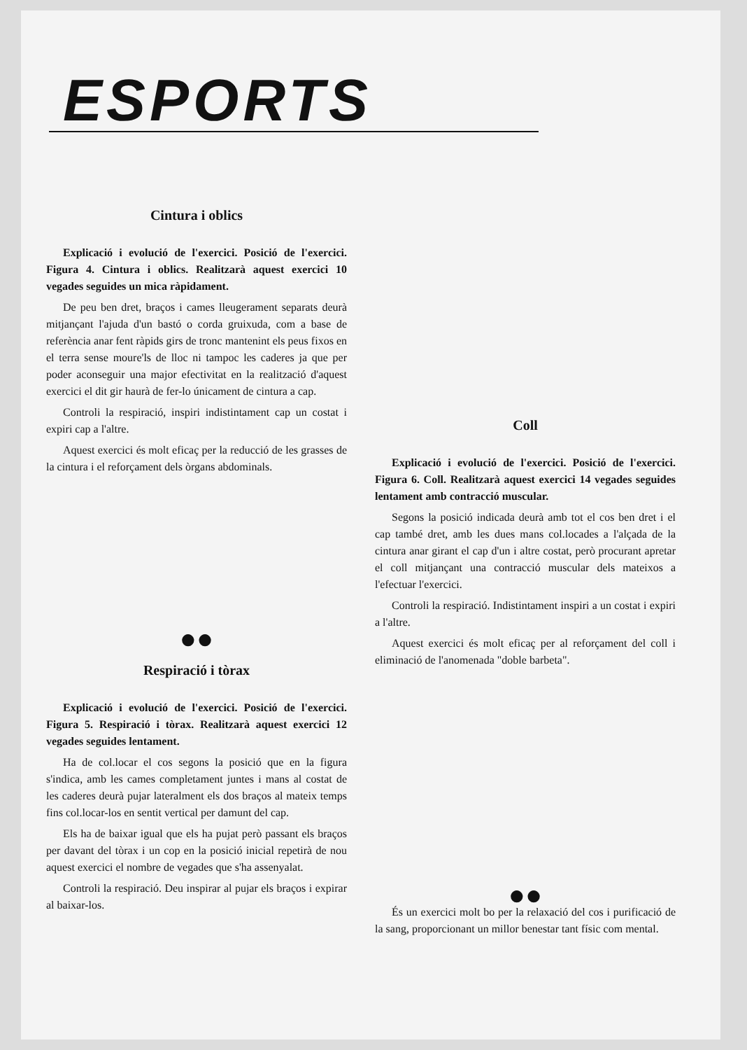ESPORTS
Cintura i oblics
Explicació i evolució de l'exercici. Posició de l'exercici. Figura 4. Cintura i oblics. Realitzarà aquest exercici 10 vegades seguides un mica ràpidament.
De peu ben dret, braços i cames lleugerament separats deurà mitjançant l'ajuda d'un bastó o corda gruixuda, com a base de referència anar fent ràpids girs de tronc mantenint els peus fixos en el terra sense moure'ls de lloc ni tampoc les caderes ja que per poder aconseguir una major efectivitat en la realització d'aquest exercici el dit gir haurà de fer-lo únicament de cintura a cap.
Controli la respiració, inspiri indistintament cap un costat i expiri cap a l'altre.
Aquest exercici és molt eficaç per la reducció de les grasses de la cintura i el reforçament dels òrgans abdominals.
●●
Respiració i tòrax
Explicació i evolució de l'exercici. Posició de l'exercici. Figura 5. Respiració i tòrax. Realitzarà aquest exercici 12 vegades seguides lentament.
Ha de col.locar el cos segons la posició que en la figura s'indica, amb les cames completament juntes i mans al costat de les caderes deurà pujar lateralment els dos braços al mateix temps fins col.locar-los en sentit vertical per damunt del cap.
Els ha de baixar igual que els ha pujat però passant els braços per davant del tòrax i un cop en la posició inicial repetirà de nou aquest exercici el nombre de vegades que s'ha assenyalat.
Controli la respiració. Deu inspirar al pujar els braços i expirar al baixar-los.
Coll
Explicació i evolució de l'exercici. Posició de l'exercici. Figura 6. Coll. Realitzarà aquest exercici 14 vegades seguides lentament amb contracció muscular.
Segons la posició indicada deurà amb tot el cos ben dret i el cap també dret, amb les dues mans col.locades a l'alçada de la cintura anar girant el cap d'un i altre costat, però procurant apretar el coll mitjançant una contracció muscular dels mateixos a l'efectuar l'exercici.
Controli la respiració. Indistintament inspiri a un costat i expiri a l'altre.
Aquest exercici és molt eficaç per al reforçament del coll i eliminació de l'anomenada "doble barbeta".
●●
És un exercici molt bo per la relaxació del cos i purificació de la sang, proporcionant un millor benestar tant físic com mental.